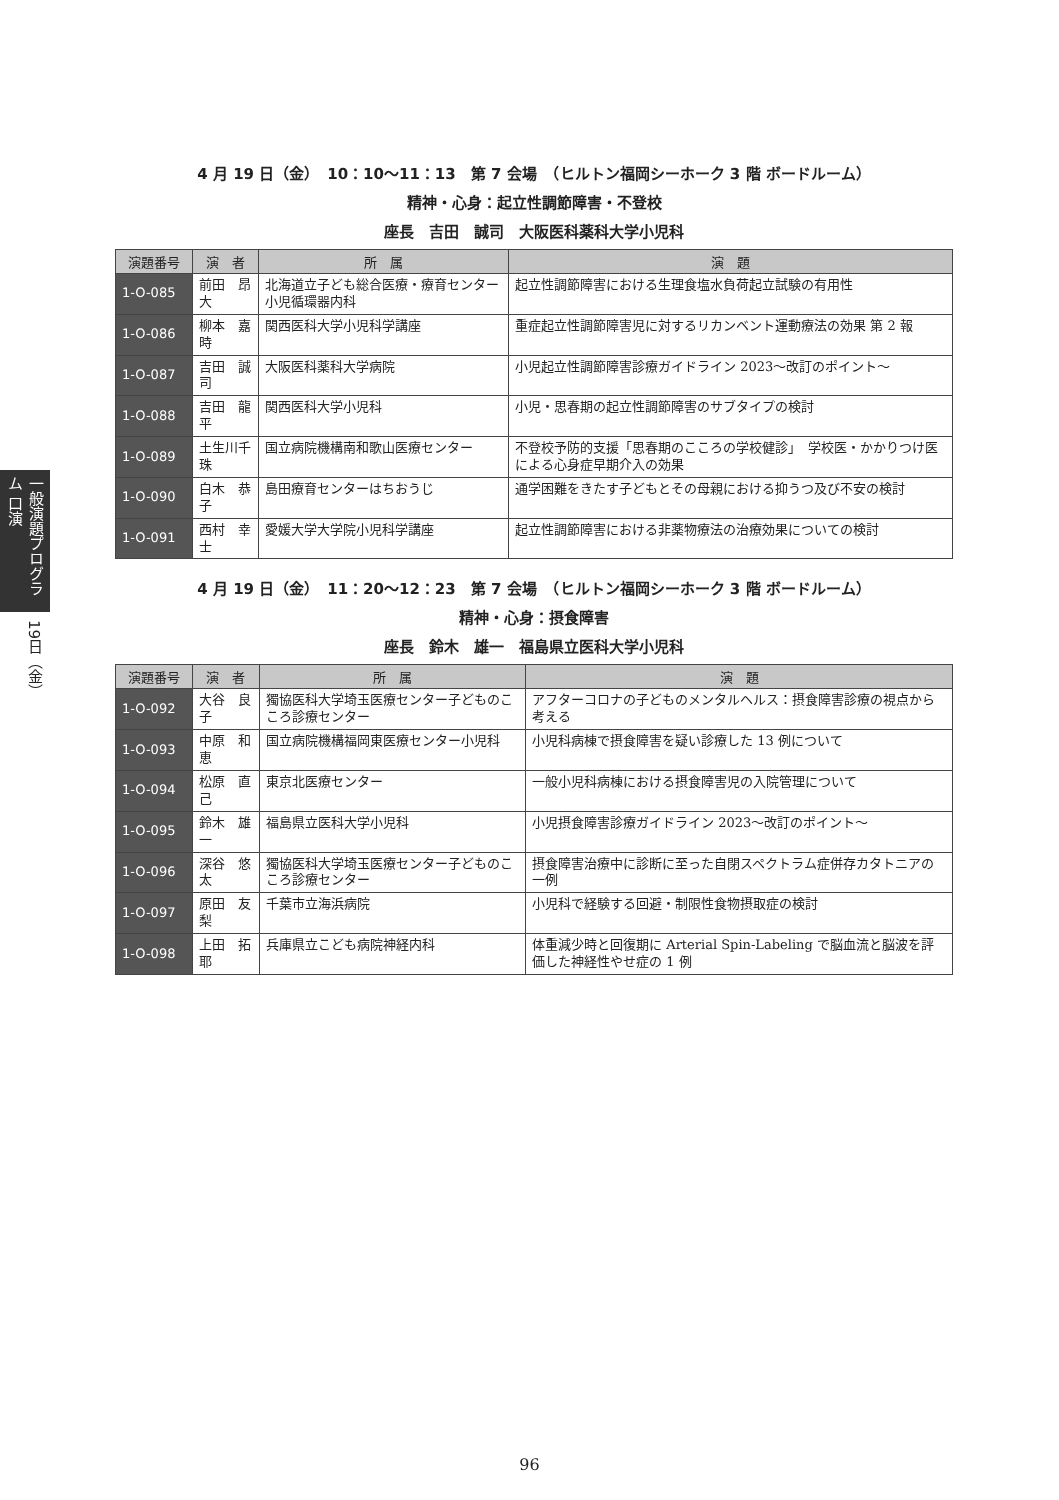一般演題プログラム 口演
19日（金）
4 月 19 日（金）　10：10〜11：13　第 7 会場　（ヒルトン福岡シーホーク 3 階 ボードルーム）
精神・心身：起立性調節障害・不登校
座長　吉田　誠司　大阪医科薬科大学小児科
| 演題番号 | 演 者 | 所 属 | 演 題 |
| --- | --- | --- | --- |
| 1-O-085 | 前田 昂大 | 北海道立子ども総合医療・療育センター小児循環器内科 | 起立性調節障害における生理食塩水負荷起立試験の有用性 |
| 1-O-086 | 柳本 嘉時 | 関西医科大学小児科学講座 | 重症起立性調節障害児に対するリカンベント運動療法の効果 第 2 報 |
| 1-O-087 | 吉田 誠司 | 大阪医科薬科大学病院 | 小児起立性調節障害診療ガイドライン 2023〜改訂のポイント〜 |
| 1-O-088 | 吉田 龍平 | 関西医科大学小児科 | 小児・思春期の起立性調節障害のサブタイプの検討 |
| 1-O-089 | 土生川千珠 | 国立病院機構南和歌山医療センター | 不登校予防的支援「思春期のこころの学校健診」 学校医・かかりつけ医による心身症早期介入の効果 |
| 1-O-090 | 白木 恭子 | 島田療育センターはちおうじ | 通学困難をきたす子どもとその母親における抑うつ及び不安の検討 |
| 1-O-091 | 西村 幸士 | 愛媛大学大学院小児科学講座 | 起立性調節障害における非薬物療法の治療効果についての検討 |
4 月 19 日（金）　11：20〜12：23　第 7 会場　（ヒルトン福岡シーホーク 3 階 ボードルーム）
精神・心身：摂食障害
座長　鈴木　雄一　福島県立医科大学小児科
| 演題番号 | 演 者 | 所 属 | 演 題 |
| --- | --- | --- | --- |
| 1-O-092 | 大谷 良子 | 獨協医科大学埼玉医療センター子どものこころ診療センター | アフターコロナの子どものメンタルヘルス：摂食障害診療の視点から考える |
| 1-O-093 | 中原 和恵 | 国立病院機構福岡東医療センター小児科 | 小児科病棟で摂食障害を疑い診療した 13 例について |
| 1-O-094 | 松原 直己 | 東京北医療センター | 一般小児科病棟における摂食障害児の入院管理について |
| 1-O-095 | 鈴木 雄一 | 福島県立医科大学小児科 | 小児摂食障害診療ガイドライン 2023〜改訂のポイント〜 |
| 1-O-096 | 深谷 悠太 | 獨協医科大学埼玉医療センター子どものこころ診療センター | 摂食障害治療中に診断に至った自閉スペクトラム症併存カタトニアの一例 |
| 1-O-097 | 原田 友梨 | 千葉市立海浜病院 | 小児科で経験する回避・制限性食物摂取症の検討 |
| 1-O-098 | 上田 拓耶 | 兵庫県立こども病院神経内科 | 体重減少時と回復期に Arterial Spin-Labeling で脳血流と脳波を評価した神経性やせ症の 1 例 |
96